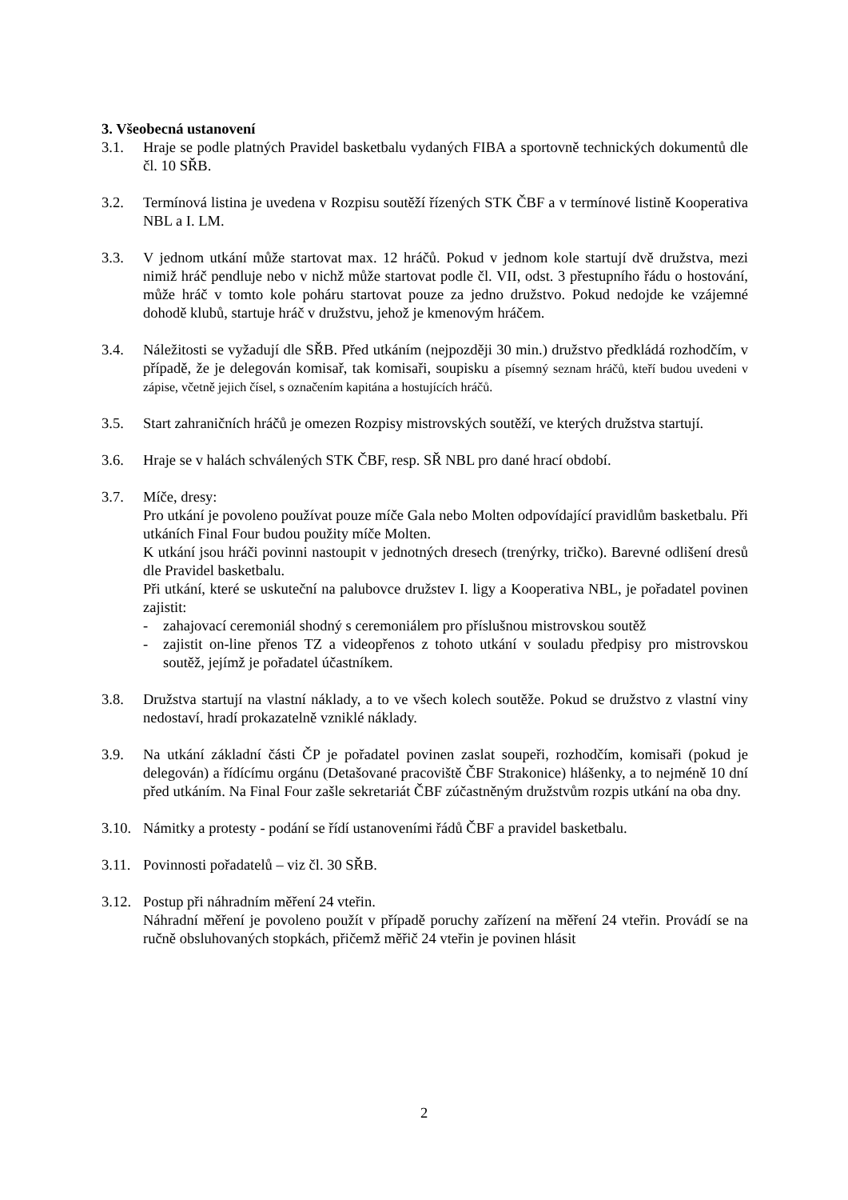3. Všeobecná ustanovení
3.1. Hraje se podle platných Pravidel basketbalu vydaných FIBA a sportovně technických dokumentů dle čl. 10 SŘB.
3.2. Termínová listina je uvedena v Rozpisu soutěží řízených STK ČBF a v termínové listině Kooperativa NBL a I. LM.
3.3. V jednom utkání může startovat max. 12 hráčů. Pokud v jednom kole startují dvě družstva, mezi nimiž hráč pendluje nebo v nichž může startovat podle čl. VII, odst. 3 přestupního řádu o hostování, může hráč v tomto kole poháru startovat pouze za jedno družstvo. Pokud nedojde ke vzájemné dohodě klubů, startuje hráč v družstvu, jehož je kmenovým hráčem.
3.4. Náležitosti se vyžadují dle SŘB. Před utkáním (nejpozději 30 min.) družstvo předkládá rozhodčím, v případě, že je delegován komisař, tak komisaři, soupisku a písemný seznam hráčů, kteří budou uvedeni v zápise, včetně jejich čísel, s označením kapitána a hostujících hráčů.
3.5. Start zahraničních hráčů je omezen Rozpisy mistrovských soutěží, ve kterých družstva startují.
3.6. Hraje se v halách schválených STK ČBF, resp. SŘ NBL pro dané hrací období.
3.7. Míče, dresy:
Pro utkání je povoleno používat pouze míče Gala nebo Molten odpovídající pravidlům basketbalu. Při utkáních Final Four budou použity míče Molten.
K utkání jsou hráči povinni nastoupit v jednotných dresech (trenýrky, tričko). Barevné odlišení dresů dle Pravidel basketbalu.
Při utkání, které se uskuteční na palubovce družstev I. ligy a Kooperativa NBL, je pořadatel povinen zajistit:
- zahajovací ceremoniál shodný s ceremoniálem pro příslušnou mistrovskou soutěž
- zajistit on-line přenos TZ a videopřenos z tohoto utkání v souladu předpisy pro mistrovskou soutěž, jejímž je pořadatel účastníkem.
3.8. Družstva startují na vlastní náklady, a to ve všech kolech soutěže. Pokud se družstvo z vlastní viny nedostaví, hradí prokazatelně vzniklé náklady.
3.9. Na utkání základní části ČP je pořadatel povinen zaslat soupeři, rozhodčím, komisaři (pokud je delegován) a řídícímu orgánu (Detašované pracoviště ČBF Strakonice) hlášenky, a to nejméně 10 dní před utkáním. Na Final Four zašle sekretariát ČBF zúčastněným družstvům rozpis utkání na oba dny.
3.10.
Námitky a protesty - podání se řídí ustanoveními řádů ČBF a pravidel basketbalu.
3.11.
Povinnosti pořadatelů – viz čl. 30 SŘB.
3.12.
Postup při náhradním měření 24 vteřin.
Náhradní měření je povoleno použít v případě poruchy zařízení na měření 24 vteřin. Provádí se na ručně obsluhovaných stopkách, přičemž měřič 24 vteřin je povinen hlásit
2